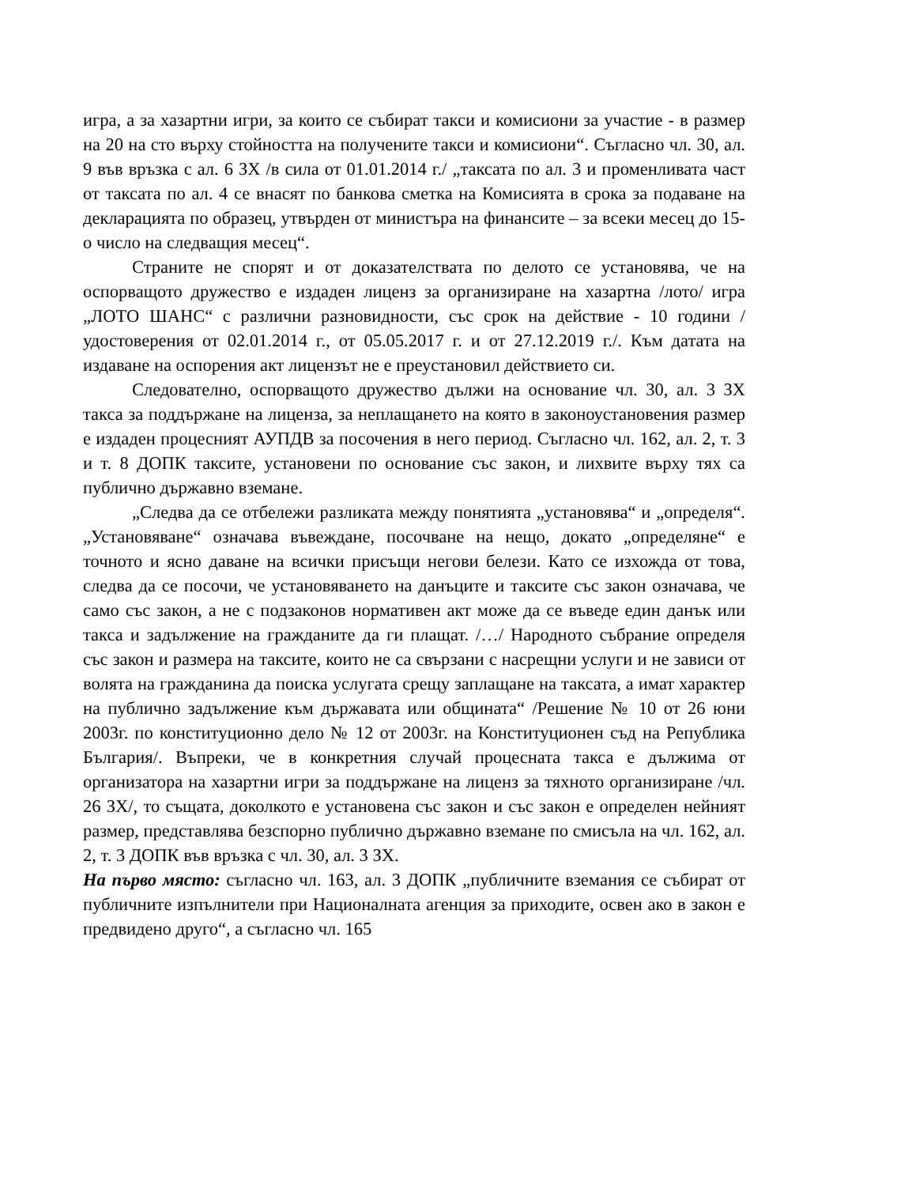игра, а за хазартни игри, за които се събират такси и комисиони за участие - в размер на 20 на сто върху стойността на получените такси и комисиони“. Съгласно чл. 30, ал. 9 във връзка с ал. 6 ЗХ /в сила от 01.01.2014 г./ „таксата по ал. 3 и променливата част от таксата по ал. 4 се внасят по банкова сметка на Комисията в срока за подаване на декларацията по образец, утвърден от министъра на финансите – за всеки месец до 15-о число на следващия месец“.
Страните не спорят и от доказателствата по делото се установява, че на оспорващото дружество е издаден лиценз за организиране на хазартна /лото/ игра „ЛОТО ШАНС“ с различни разновидности, със срок на действие - 10 години /удостоверения от 02.01.2014 г., от 05.05.2017 г. и от 27.12.2019 г./. Към датата на издаване на оспорения акт лицензът не е преустановил действието си.
Следователно, оспорващото дружество дължи на основание чл. 30, ал. 3 ЗХ такса за поддържане на лиценза, за неплащането на която в законоустановения размер е издаден процесният АУПДВ за посочения в него период. Съгласно чл. 162, ал. 2, т. 3 и т. 8 ДОПК таксите, установени по основание със закон, и лихвите върху тях са публично държавно вземане.
„Следва да се отбележи разликата между понятията „установява“ и „определя“. „Установяване“ означава въвеждане, посочване на нещо, докато „определяне“ е точното и ясно даване на всички присъщи негови белези. Като се изхожда от това, следва да се посочи, че установяването на данъците и таксите със закон означава, че само със закон, а не с подзаконов нормативен акт може да се въведе един данък или такса и задължение на гражданите да ги плащат. /…/ Народното събрание определя със закон и размера на таксите, които не са свързани с насрещни услуги и не зависи от волята на гражданина да поиска услугата срещу заплащане на таксата, а имат характер на публично задължение към държавата или общината“ /Решение № 10 от 26 юни 2003г. по конституционно дело № 12 от 2003г. на Конституционен съд на Република България/. Въпреки, че в конкретния случай процесната такса е дължима от организатора на хазартни игри за поддържане на лиценз за тяхното организиране /чл. 26 ЗХ/, то същата, доколкото е установена със закон и със закон е определен нейният размер, представлява безспорно публично държавно вземане по смисъла на чл. 162, ал. 2, т. 3 ДОПК във връзка с чл. 30, ал. 3 ЗХ.
На първо място: съгласно чл. 163, ал. 3 ДОПК „публичните вземания се събират от публичните изпълнители при Националната агенция за приходите, освен ако в закон е предвидено друго“, а съгласно чл. 165